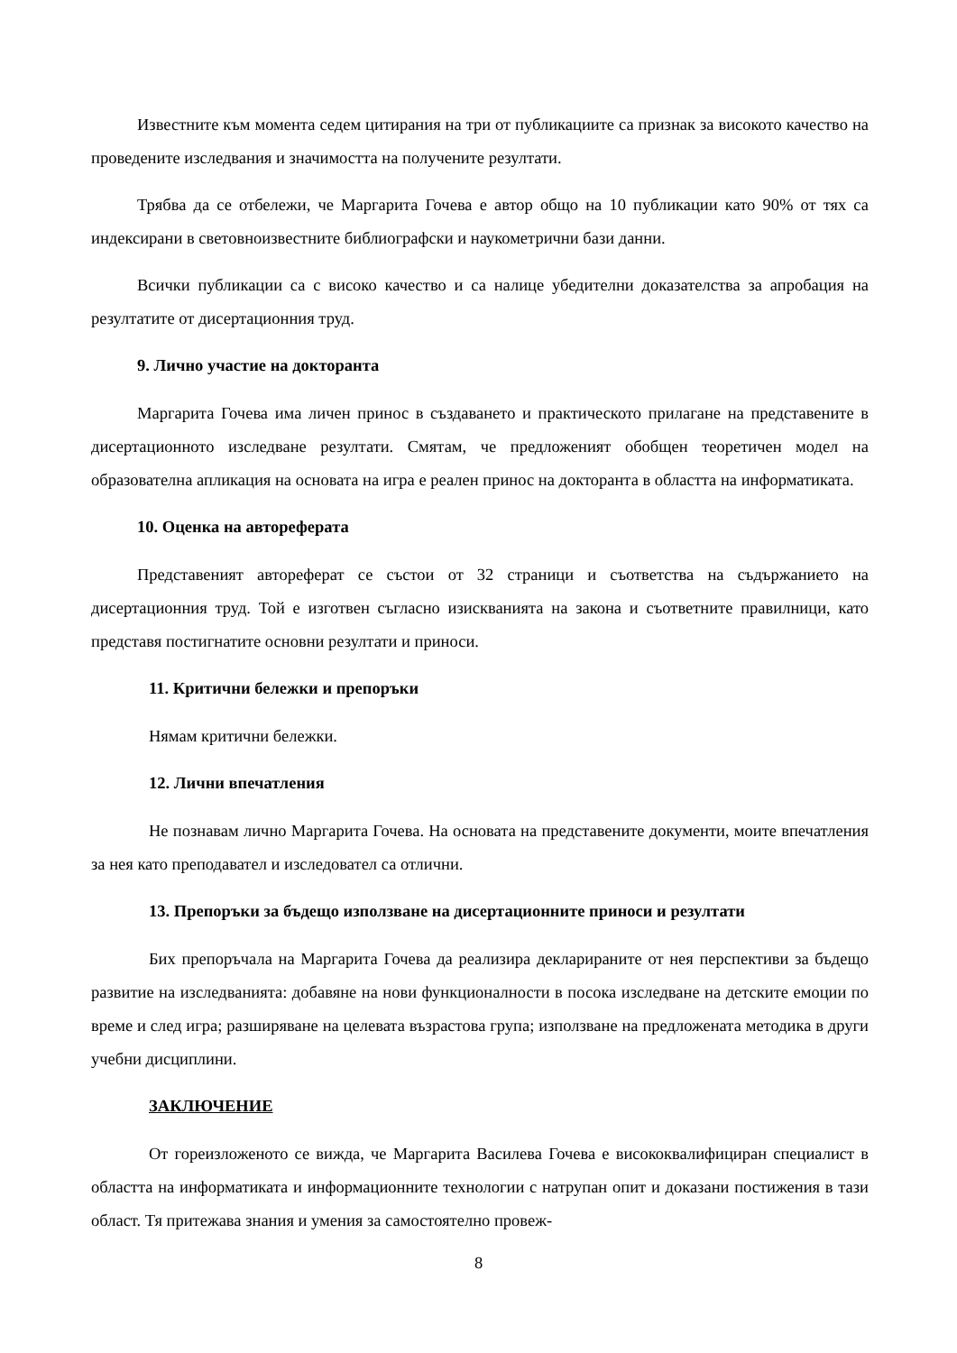Известните към момента седем цитирания на три от публикациите са признак за високото качество на проведените изследвания и значимостта на получените резултати.
Трябва да се отбележи, че Маргарита Гочева е автор общо на 10 публикации като 90% от тях са индексирани в световноизвестните библиографски и наукометрични бази данни.
Всички публикации са с високо качество и са налице убедителни доказателства за апробация на резултатите от дисертационния труд.
9. Лично участие на докторанта
Маргарита Гочева има личен принос в създаването и практическото прилагане на представените в дисертационното изследване резултати. Смятам, че предложеният обобщен теоретичен модел на образователна апликация на основата на игра е реален принос на докторанта в областта на информатиката.
10. Оценка на автореферата
Представеният автореферат се състои от 32 страници и съответства на съдържанието на дисертационния труд. Той е изготвен съгласно изискванията на закона и съответните правилници, като представя постигнатите основни резултати и приноси.
11. Критични бележки и препоръки
Нямам критични бележки.
12. Лични впечатления
Не познавам лично Маргарита Гочева. На основата на представените документи, моите впечатления за нея като преподавател и изследовател са отлични.
13. Препоръки за бъдещо използване на дисертационните приноси и резултати
Бих препоръчала на Маргарита Гочева да реализира декларираните от нея перспективи за бъдещо развитие на изследванията: добавяне на нови функционалности в посока изследване на детските емоции по време и след игра; разширяване на целевата възрастова група; използване на предложената методика в други учебни дисциплини.
ЗАКЛЮЧЕНИЕ
От гореизложеното се вижда, че Маргарита Василева Гочева е висококвалифициран специалист в областта на информатиката и информационните технологии с натрупан опит и доказани постижения в тази област. Тя притежава знания и умения за самостоятелно провеж-
8